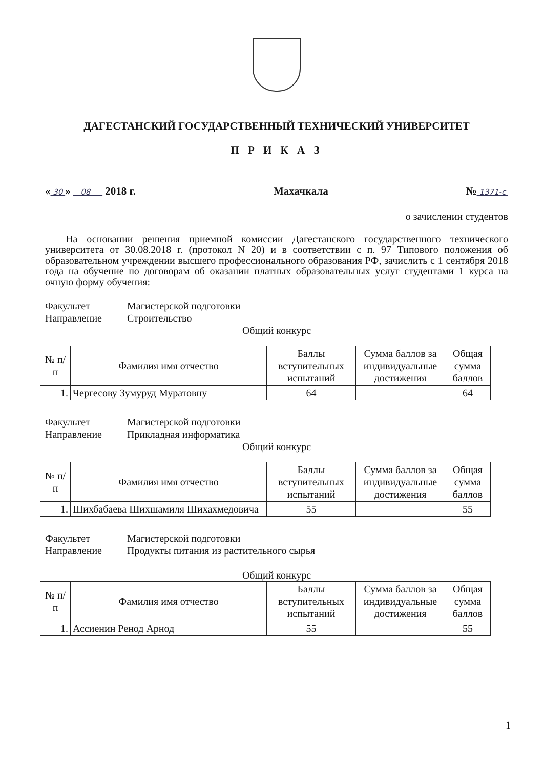ДАГЕСТАНСКИЙ ГОСУДАРСТВЕННЫЙ ТЕХНИЧЕСКИЙ УНИВЕРСИТЕТ
П Р И К А З
« 30 » 08 2018 г. Махачкала № 1371-с
о зачислении студентов
На основании решения приемной комиссии Дагестанского государственного технического университета от 30.08.2018 г. (протокол N 20) и в соответствии с п. 97 Типового положения об образовательном учреждении высшего профессионального образования РФ, зачислить с 1 сентября 2018 года на обучение по договорам об оказании платных образовательных услуг студентами 1 курса на очную форму обучения:
Факультет Магистерской подготовки Направление Строительство
Общий конкурс
| № п/п | Фамилия имя отчество | Баллы вступительных испытаний | Сумма баллов за индивидуальные достижения | Общая сумма баллов |
| --- | --- | --- | --- | --- |
| 1. | Чергесову Зумуруд Муратовну | 64 | | 64 |
Факультет Магистерской подготовки Направление Прикладная информатика
Общий конкурс
| № п/п | Фамилия имя отчество | Баллы вступительных испытаний | Сумма баллов за индивидуальные достижения | Общая сумма баллов |
| --- | --- | --- | --- | --- |
| 1. | Шихбабаева Шихшамиля Шихахмедовича | 55 | | 55 |
Факультет Магистерской подготовки Направление Продукты питания из растительного сырья
Общий конкурс
| № п/п | Фамилия имя отчество | Баллы вступительных испытаний | Сумма баллов за индивидуальные достижения | Общая сумма баллов |
| --- | --- | --- | --- | --- |
| 1. | Ассиенин Ренод Арнод | 55 | | 55 |
1